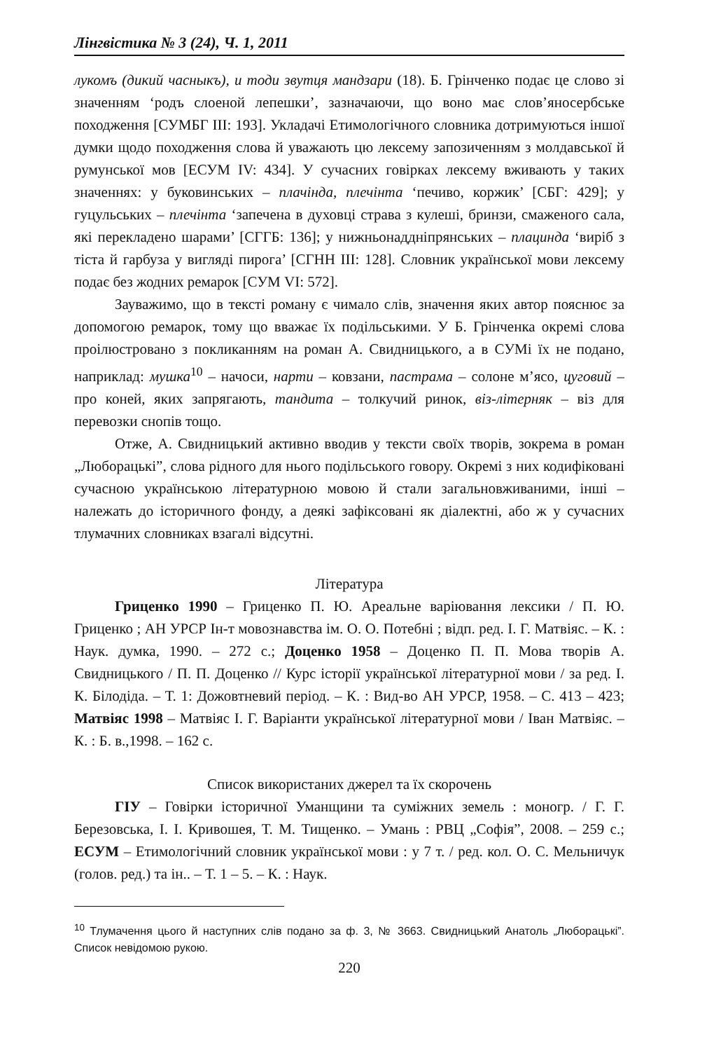Лінгвістика № 3 (24), Ч. 1, 2011
лукомъ (дикий часныкъ), и тоди звутця мандзари (18). Б. Грінченко подає це слово зі значенням ‘родъ слоеной лепешки’, зазначаючи, що воно має слов’яносербське походження [СУМБГ ІІІ: 193]. Укладачі Етимологічного словника дотримуються іншої думки щодо походження слова й уважають цю лексему запозиченням з молдавської й румунської мов [ЕСУМ IV: 434]. У сучасних говірках лексему вживають у таких значеннях: у буковинських – плачінда, плечінта ‘печиво, коржик’ [СБГ: 429]; у гуцульських – плечінта ‘запечена в духовці страва з кулеші, бринзи, смаженого сала, які перекладено шарами’ [СГГБ: 136]; у нижньонаддніпрянських – плацинда ‘виріб з тіста й гарбуза у вигляді пирога’ [СГНН ІІІ: 128]. Словник української мови лексему подає без жодних ремарок [СУМ VI: 572].
Зауважимо, що в тексті роману є чимало слів, значення яких автор пояснює за допомогою ремарок, тому що вважає їх подільськими. У Б. Грінченка окремі слова проілюстровано з покликанням на роман А. Свидницького, а в СУМі їх не подано, наприклад: мушка<sup>10</sup> – начоси, нарти – ковзани, пастрама – солоне м’ясо, цуговий – про коней, яких запрягають, тандита – толкучий ринок, віз-літерняк – віз для перевозки снопів тощо.
Отже, А. Свидницький активно вводив у тексти своїх творів, зокрема в роман „Люборацькі”, слова рідного для нього подільського говору. Окремі з них кодифіковані сучасною українською літературною мовою й стали загальновживаними, інші – належать до історичного фонду, а деякі зафіксовані як діалектні, або ж у сучасних тлумачних словниках взагалі відсутні.
Література
Гриценко 1990 – Гриценко П. Ю. Ареальне варіювання лексики / П. Ю. Гриценко ; АН УРСР Ін-т мовознавства ім. О. О. Потебні ; відп. ред. І. Г. Матвіяс. – К. : Наук. думка, 1990. – 272 с.; Доценко 1958 – Доценко П. П. Мова творів А. Свидницького / П. П. Доценко // Курс історії української літературної мови / за ред. І. К. Білодіда. – Т. 1: Дожовтневий період. – К. : Вид-во АН УРСР, 1958. – С. 413 – 423; Матвіяс 1998 – Матвіяс І. Г. Варіанти української літературної мови / Іван Матвіяс. – К. : Б. в.,1998. – 162 с.
Список використаних джерел та їх скорочень
ГІУ – Говірки історичної Уманщини та суміжних земель : моногр. / Г. Г. Березовська, І. І. Кривошея, Т. М. Тищенко. – Умань : РВЦ „Софія”, 2008. – 259 с.; ЕСУМ – Етимологічний словник української мови : у 7 т. / ред. кол. О. С. Мельничук (голов. ред.) та ін.. – Т. 1 – 5. – К. : Наук.
<sup>10</sup> Тлумачення цього й наступних слів подано за ф. 3, № 3663. Свидницький Анатоль „Люборацькі”. Список невідомою рукою.
220